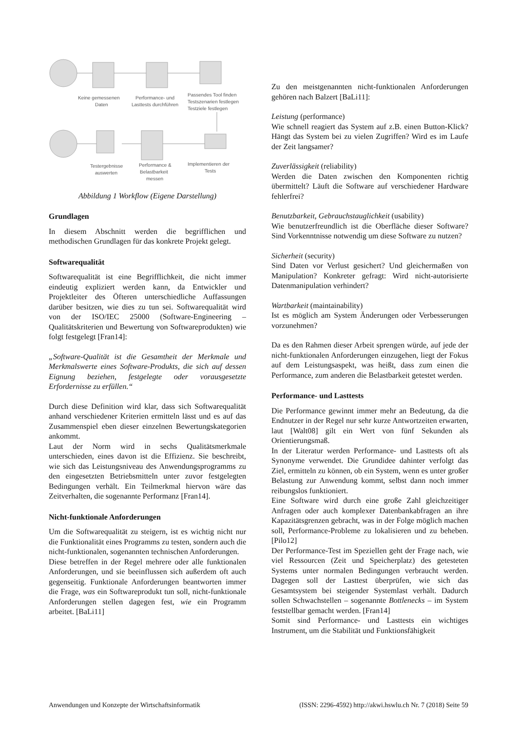Keine gemessenen
Daten
Performance- und
Lasttests durchführen
Passendes Tool finden
Testszenarien festlegen
Testziele festlegen
Testergebnisse
auswerten
Performance &
Belastbarkeit
messen
Implementieren der
Tests
Abbildung 1 Workflow (Eigene Darstellung)
Grundlagen
In diesem Abschnitt werden die begrifflichen und methodischen Grundlagen für das konkrete Projekt gelegt.
Softwarequalität
Softwarequalität ist eine Begrifflichkeit, die nicht immer eindeutig expliziert werden kann, da Entwickler und Projektleiter des Öfteren unterschiedliche Auffassungen darüber besitzen, wie dies zu tun sei. Softwarequalität wird von der ISO/IEC 25000 (Software-Engineering – Qualitätskriterien und Bewertung von Softwareprodukten) wie folgt festgelegt [Fran14]:
„Software-Qualität ist die Gesamtheit der Merkmale und Merkmalswerte eines Software-Produkts, die sich auf dessen Eignung beziehen, festgelegte oder vorausgesetzte Erfordernisse zu erfüllen.“
Durch diese Definition wird klar, dass sich Softwarequalität anhand verschiedener Kriterien ermitteln lässt und es auf das Zusammenspiel eben dieser einzelnen Bewertungskategorien ankommt.
Laut der Norm wird in sechs Qualitätsmerkmale unterschieden, eines davon ist die Effizienz. Sie beschreibt, wie sich das Leistungsniveau des Anwendungsprogramms zu den eingesetzten Betriebsmitteln unter zuvor festgelegten Bedingungen verhält. Ein Teilmerkmal hiervon wäre das Zeitverhalten, die sogenannte Performanz [Fran14].
Nicht-funktionale Anforderungen
Um die Softwarequalität zu steigern, ist es wichtig nicht nur die Funktionalität eines Programms zu testen, sondern auch die nicht-funktionalen, sogenannten technischen Anforderungen.
Diese betreffen in der Regel mehrere oder alle funktionalen Anforderungen, und sie beeinflussen sich außerdem oft auch gegenseitig. Funktionale Anforderungen beantworten immer die Frage, was ein Softwareprodukt tun soll, nicht-funktionale Anforderungen stellen dagegen fest, wie ein Programm arbeitet. [BaLi11]
Zu den meistgenannten nicht-funktionalen Anforderungen gehören nach Balzert [BaLi11]:
Leistung (performance)
Wie schnell reagiert das System auf z.B. einen Button-Klick? Hängt das System bei zu vielen Zugriffen? Wird es im Laufe der Zeit langsamer?
Zuverlässigkeit (reliability)
Werden die Daten zwischen den Komponenten richtig übermittelt? Läuft die Software auf verschiedener Hardware fehlerfrei?
Benutzbarkeit, Gebrauchstauglichkeit (usability)
Wie benutzerfreundlich ist die Oberfläche dieser Software? Sind Vorkenntnisse notwendig um diese Software zu nutzen?
Sicherheit (security)
Sind Daten vor Verlust gesichert? Und gleichermaßen von Manipulation? Konkreter gefragt: Wird nicht-autorisierte Datenmanipulation verhindert?
Wartbarkeit (maintainability)
Ist es möglich am System Änderungen oder Verbesserungen vorzunehmen?
Da es den Rahmen dieser Arbeit sprengen würde, auf jede der nicht-funktionalen Anforderungen einzugehen, liegt der Fokus auf dem Leistungsaspekt, was heißt, dass zum einen die Performance, zum anderen die Belastbarkeit getestet werden.
Performance- und Lasttests
Die Performance gewinnt immer mehr an Bedeutung, da die Endnutzer in der Regel nur sehr kurze Antwortzeiten erwarten, laut [Walt08] gilt ein Wert von fünf Sekunden als Orientierungsmaß.
In der Literatur werden Performance- und Lasttests oft als Synonyme verwendet. Die Grundidee dahinter verfolgt das Ziel, ermitteln zu können, ob ein System, wenn es unter großer Belastung zur Anwendung kommt, selbst dann noch immer reibungslos funktioniert.
Eine Software wird durch eine große Zahl gleichzeitiger Anfragen oder auch komplexer Datenbankabfragen an ihre Kapazitätsgrenzen gebracht, was in der Folge möglich machen soll, Performance-Probleme zu lokalisieren und zu beheben. [Pilo12]
Der Performance-Test im Speziellen geht der Frage nach, wie viel Ressourcen (Zeit und Speicherplatz) des getesteten Systems unter normalen Bedingungen verbraucht werden. Dagegen soll der Lasttest überprüfen, wie sich das Gesamtsystem bei steigender Systemlast verhält. Dadurch sollen Schwachstellen – sogenannte Bottlenecks – im System feststellbar gemacht werden. [Fran14]
Somit sind Performance- und Lasttests ein wichtiges Instrument, um die Stabilität und Funktionsfähigkeit
Anwendungen und Konzepte der Wirtschaftsinformatik (ISSN: 2296-4592) http://akwi.hswlu.ch Nr. 7 (2018) Seite 59